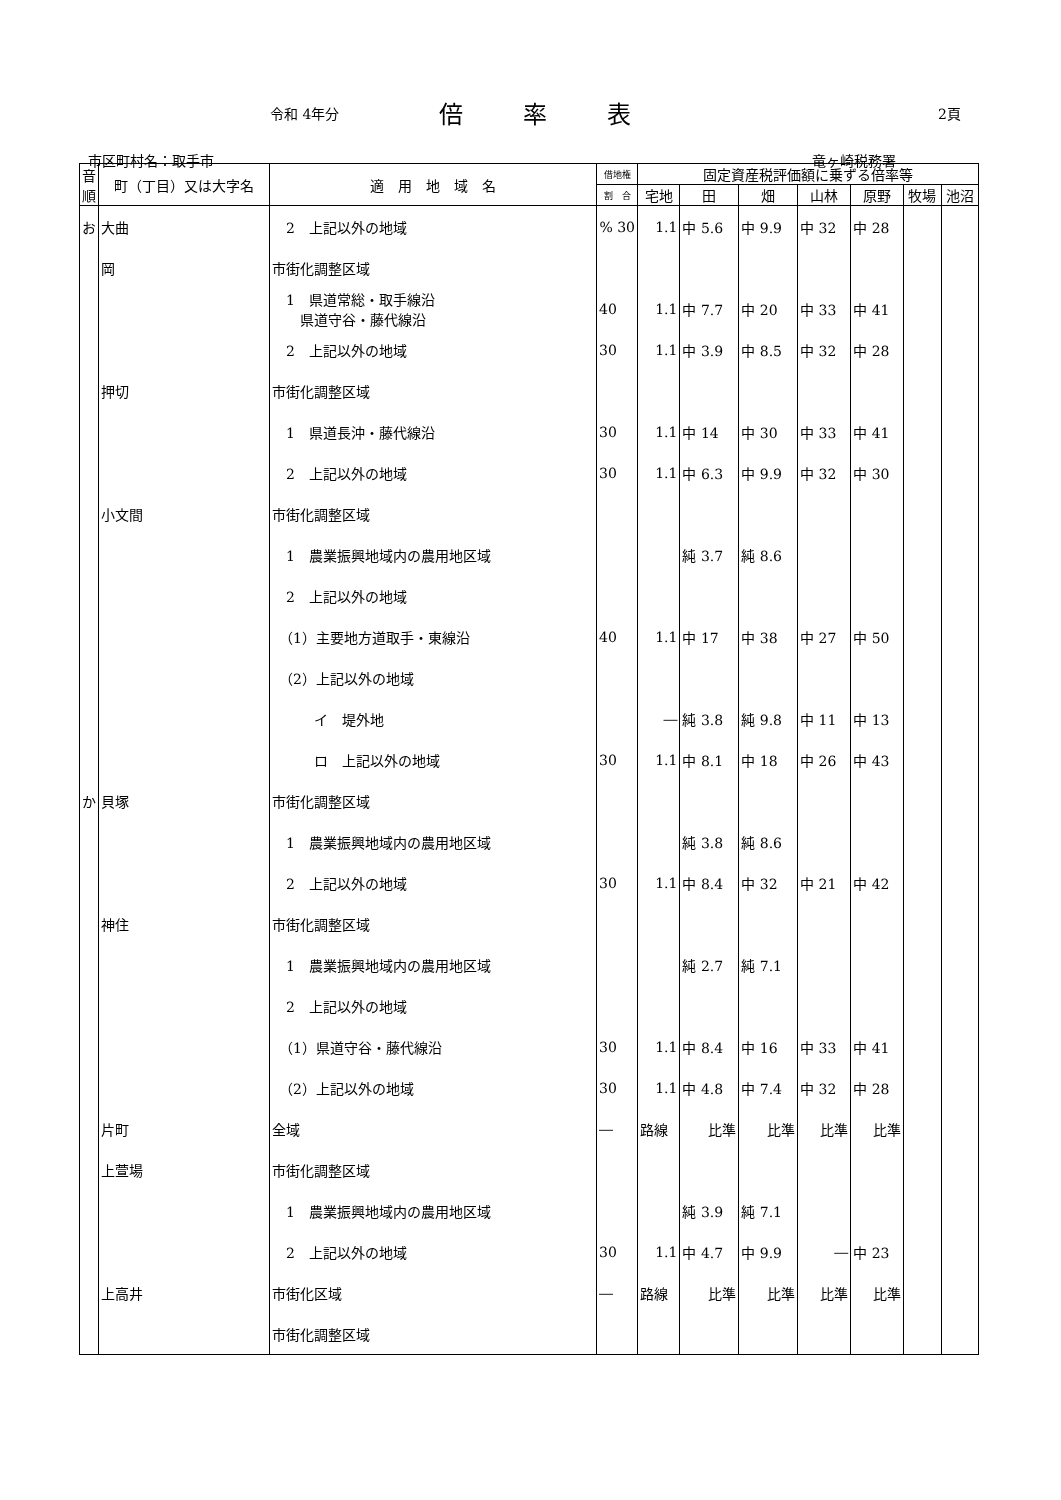令和 4年分 倍率表 2頁
市区町村名：取手市 竜ヶ崎税務署
| 音順 | 町（丁目）又は大字名 | 適 用 地 域 名 | 借地権 | 固定資産税評価額に乗ずる倍率等 | | | | | | |
| --- | --- | --- | --- | --- | --- | --- | --- | --- | --- | --- |
| | | | 割 合 | 宅地 | 田 | 畑 | 山林 | 原野 | 牧場 | 池沼 |
| お | 大曲 | 2 上記以外の地域 | % 30 | 1.1 | 中 5.6 | 中 9.9 | 中 32 | 中 28 | | |
| | 岡 | 市街化調整区域 | | | | | | | | |
| | | 1 県道常総・取手線沿 県道守谷・藤代線沿 | 40 | 1.1 | 中 7.7 | 中 20 | 中 33 | 中 41 | | |
| | | 2 上記以外の地域 | 30 | 1.1 | 中 3.9 | 中 8.5 | 中 32 | 中 28 | | |
| | 押切 | 市街化調整区域 | | | | | | | | |
| | | 1 県道長沖・藤代線沿 | 30 | 1.1 | 中 14 | 中 30 | 中 33 | 中 41 | | |
| | | 2 上記以外の地域 | 30 | 1.1 | 中 6.3 | 中 9.9 | 中 32 | 中 30 | | |
| | 小文間 | 市街化調整区域 | | | | | | | | |
| | | 1 農業振興地域内の農用地区域 | | | 純 3.7 | 純 8.6 | | | | |
| | | 2 上記以外の地域 | | | | | | | | |
| | | （1）主要地方道取手・東線沿 | 40 | 1.1 | 中 17 | 中 38 | 中 27 | 中 50 | | |
| | | （2）上記以外の地域 | | | | | | | | |
| | | イ 堤外地 | | ― | 純 3.8 | 純 9.8 | 中 11 | 中 13 | | |
| | | ロ 上記以外の地域 | 30 | 1.1 | 中 8.1 | 中 18 | 中 26 | 中 43 | | |
| か | 貝塚 | 市街化調整区域 | | | | | | | | |
| | | 1 農業振興地域内の農用地区域 | | | 純 3.8 | 純 8.6 | | | | |
| | | 2 上記以外の地域 | 30 | 1.1 | 中 8.4 | 中 32 | 中 21 | 中 42 | | |
| | 神住 | 市街化調整区域 | | | | | | | | |
| | | 1 農業振興地域内の農用地区域 | | | 純 2.7 | 純 7.1 | | | | |
| | | 2 上記以外の地域 | | | | | | | | |
| | | （1）県道守谷・藤代線沿 | 30 | 1.1 | 中 8.4 | 中 16 | 中 33 | 中 41 | | |
| | | （2）上記以外の地域 | 30 | 1.1 | 中 4.8 | 中 7.4 | 中 32 | 中 28 | | |
| | 片町 | 全域 | ― | 路線 | 比準 | 比準 | 比準 | 比準 | | |
| | 上萱場 | 市街化調整区域 | | | | | | | | |
| | | 1 農業振興地域内の農用地区域 | | | 純 3.9 | 純 7.1 | | | | |
| | | 2 上記以外の地域 | 30 | 1.1 | 中 4.7 | 中 9.9 | ― | 中 23 | | |
| | 上高井 | 市街化区域 | ― | 路線 | 比準 | 比準 | 比準 | 比準 | | |
| | | 市街化調整区域 | | | | | | | | |